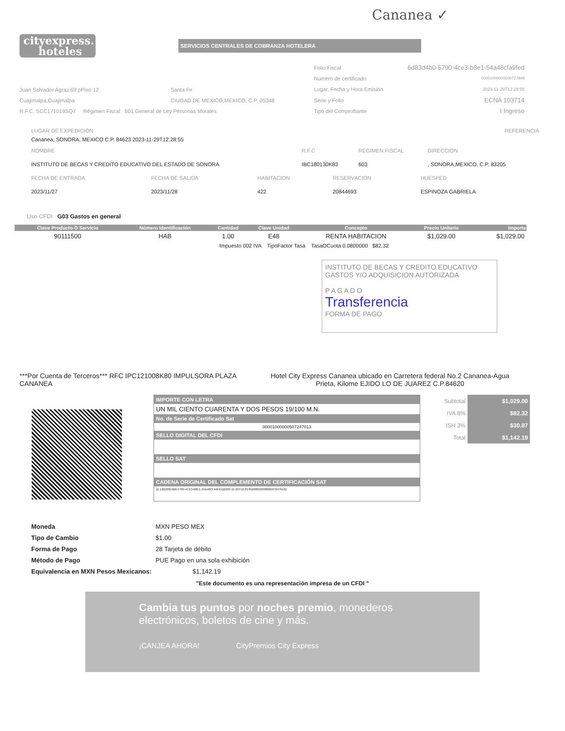Cananea ✓
cityexpress.
hoteles
SERVICIOS CENTRALES DE COBRANZA HOTELERA
Juan Salvador Agraz 69 pPiso 12 Santa Fe
Cuajimalpa,Cuajimalpa CIUDAD DE MEXICO,MEXICO, C.P. 05348
R.F.C. SCC171019SQ7 Régimen Fiscal 601 General de Ley Personas Morales
| Folio Fiscal | 6d83d4b0-5790-4ce3-b8e1-54a48cfa9fed |
| Numero de certificado | 00001000000509727848 |
| Lugar, Fecha y Hora Emisión | 2023-11-29T12:28:55 |
| Serie y Folio | ECNA 103714 |
| Tipo del Comprobante | I Ingreso |
| LUGAR DE EXPEDICION | REFERENCIA |
| Cananea, SONORA, MEXICO C.P. 84623 2023-11-29T12:28:55 | |
| NOMBRE | R.F.C | REGIMEN FISCAL | DIRECCION |
| INSTITUTO DE BECAS Y CREDITO EDUCATIVO DEL ESTADO DE SONORA | IBC180130K83 | 603 | , SONORA,MEXICO, C.P. 83205 |
| FECHA DE ENTRADA | FECHA DE SALIDA | HABITACION | RESERVACION | HUESPED |
| 2023/11/27 | 2023/11/28 | 422 | 20844693 | ESPINOZA GABRIELA |
Uso CFDI G03 Gastos en general
| Clave Producto O Servicio | Número Identificación | Cantidad | Clave Unidad | Concepto | Precio Unitario | Importe |
| --- | --- | --- | --- | --- | --- | --- |
| 90111500 | HAB | 1.00 | E48 | RENTA HABITACION | $1,029.00 | $1,029.00 |
| Impuesto 002 IVA TipoFactor Tasa TasaOCuota 0.0800000 $82.32 | | | | | | |
INSTITUTO DE BECAS Y CREDITO EDUCATIVO GASTOS Y/O ADQUISICION AUTORIZADA
P A G A D O
Transferencia
FORMA DE PAGO
***Por Cuenta de Terceros*** RFC IPC121008K80 IMPULSORA PLAZA CANANEA
Hotel City Express Cananea ubicado en Carretera federal No.2 Cananea-Agua Prieta, Kilome EJIDO LO DE JUAREZ C.P.84620
IMPORTE CON LETRA
UN MIL CIENTO CUARENTA Y DOS PESOS 19/100 M.N.
No. de Serie de Certificado Sat
00001000000507247013
SELLO DIGITAL DEL CFDI
SELLO SAT
CADENA ORIGINAL DEL COMPLEMENTO DE CERTIFICACIÓN SAT
||1.1|6D83D4B0-5790-4CE3-B8E1-54A48CFA9FED|2023-11-29T12:29:05|00001000000507247013||
| Subtotal | $1,029.00 |
| IVA 8% | $82.32 |
| ISH 3% | $30.87 |
| Total | $1,142.19 |
| Moneda | MXN PESO MEX |
| Tipo de Cambio | $1.00 |
| Forma de Pago | 28 Tarjeta de débito |
| Método de Pago | PUE Pago en una sola exhibición |
| Equivalencia en MXN Pesos Mexicanos: | $1,142.19 |
"Este documento es una representación impresa de un CFDI "
Cambia tus puntos por noches premio, monederos electrónicos, boletos de cine y más.
¡CANJEA AHORA! CityPremios City Express